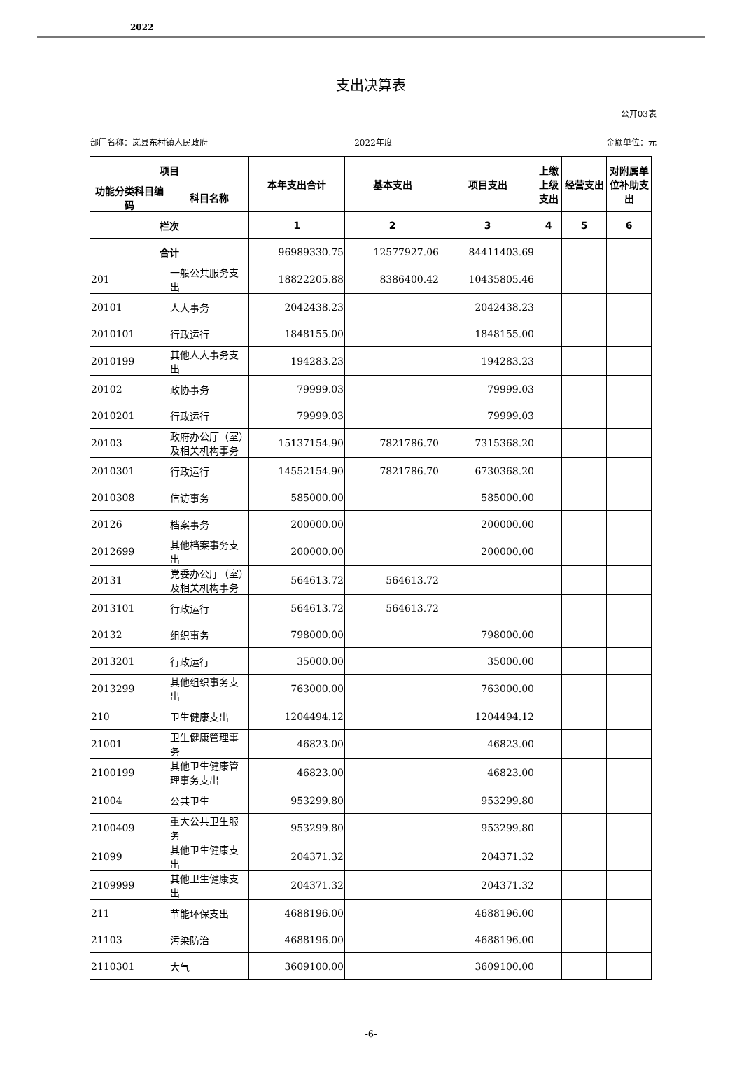2022
支出决算表
公开03表
部门名称：岚县东村镇人民政府 2022年度 金额单位：元
| 项目 | | 本年支出合计 | 基本支出 | 项目支出 | 上缴上级支出 | 经营支出 | 对附属单位补助支出 |
| --- | --- | --- | --- | --- | --- | --- | --- |
| 功能分类科目编码 | 科目名称 | | | | | | |
| 栏次 | | 1 | 2 | 3 | 4 | 5 | 6 |
| 合计 | | 96989330.75 | 12577927.06 | 84411403.69 | | | |
| 201 | 一般公共服务支出 | 18822205.88 | 8386400.42 | 10435805.46 | | | |
| 20101 | 人大事务 | 2042438.23 | | 2042438.23 | | | |
| 2010101 | 行政运行 | 1848155.00 | | 1848155.00 | | | |
| 2010199 | 其他人大事务支出 | 194283.23 | | 194283.23 | | | |
| 20102 | 政协事务 | 79999.03 | | 79999.03 | | | |
| 2010201 | 行政运行 | 79999.03 | | 79999.03 | | | |
| 20103 | 政府办公厅（室）及相关机构事务 | 15137154.90 | 7821786.70 | 7315368.20 | | | |
| 2010301 | 行政运行 | 14552154.90 | 7821786.70 | 6730368.20 | | | |
| 2010308 | 信访事务 | 585000.00 | | 585000.00 | | | |
| 20126 | 档案事务 | 200000.00 | | 200000.00 | | | |
| 2012699 | 其他档案事务支出 | 200000.00 | | 200000.00 | | | |
| 20131 | 党委办公厅（室）及相关机构事务 | 564613.72 | 564613.72 | | | | |
| 2013101 | 行政运行 | 564613.72 | 564613.72 | | | | |
| 20132 | 组织事务 | 798000.00 | | 798000.00 | | | |
| 2013201 | 行政运行 | 35000.00 | | 35000.00 | | | |
| 2013299 | 其他组织事务支出 | 763000.00 | | 763000.00 | | | |
| 210 | 卫生健康支出 | 1204494.12 | | 1204494.12 | | | |
| 21001 | 卫生健康管理事务 | 46823.00 | | 46823.00 | | | |
| 2100199 | 其他卫生健康管理事务支出 | 46823.00 | | 46823.00 | | | |
| 21004 | 公共卫生 | 953299.80 | | 953299.80 | | | |
| 2100409 | 重大公共卫生服务 | 953299.80 | | 953299.80 | | | |
| 21099 | 其他卫生健康支出 | 204371.32 | | 204371.32 | | | |
| 2109999 | 其他卫生健康支出 | 204371.32 | | 204371.32 | | | |
| 211 | 节能环保支出 | 4688196.00 | | 4688196.00 | | | |
| 21103 | 污染防治 | 4688196.00 | | 4688196.00 | | | |
| 2110301 | 大气 | 3609100.00 | | 3609100.00 | | | |
-6-